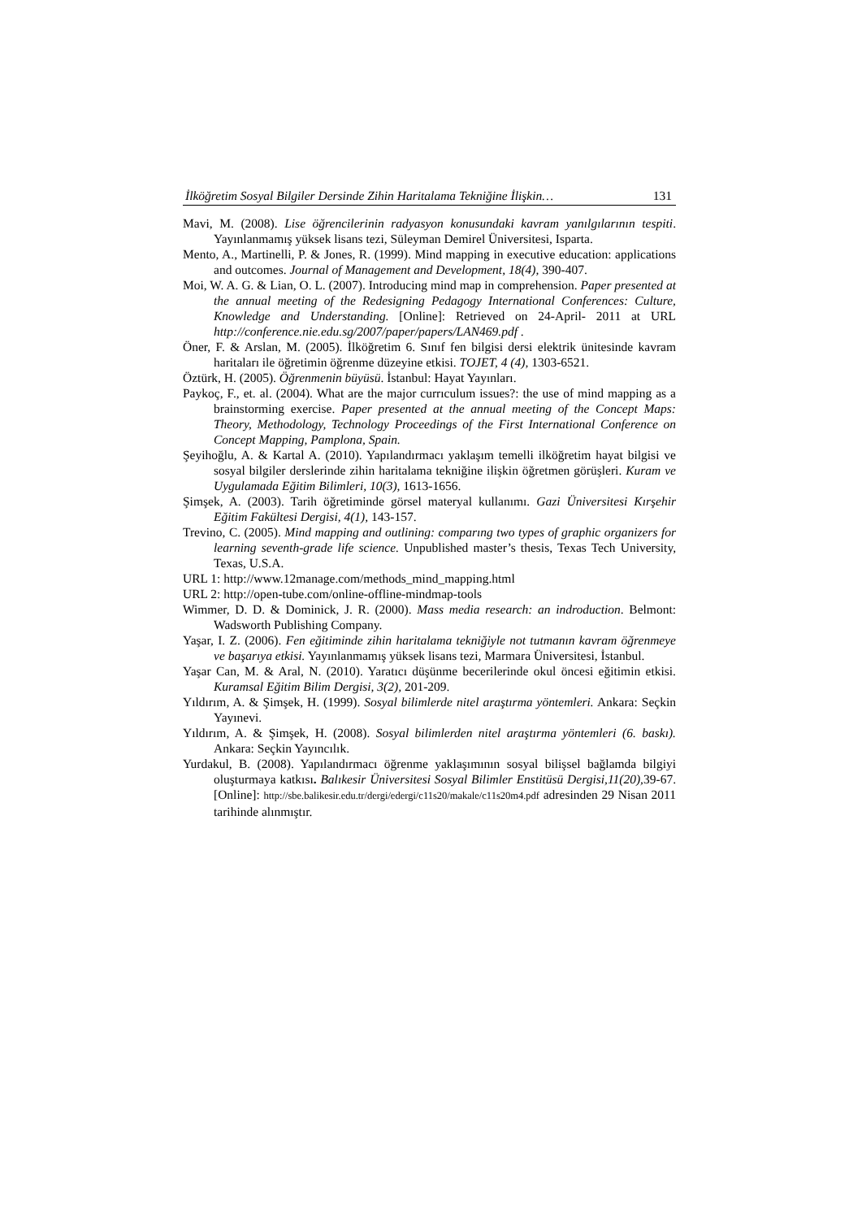İlköğretim Sosyal Bilgiler Dersinde Zihin Haritalama Tekniğine İlişkin… 131
Mavi, M. (2008). Lise öğrencilerinin radyasyon konusundaki kavram yanılgılarının tespiti. Yayınlanmamış yüksek lisans tezi, Süleyman Demirel Üniversitesi, Isparta.
Mento, A., Martinelli, P. & Jones, R. (1999). Mind mapping in executive education: applications and outcomes. Journal of Management and Development, 18(4), 390-407.
Moi, W. A. G. & Lian, O. L. (2007). Introducing mind map in comprehension. Paper presented at the annual meeting of the Redesigning Pedagogy International Conferences: Culture, Knowledge and Understanding. [Online]: Retrieved on 24-April- 2011 at URL http://conference.nie.edu.sg/2007/paper/papers/LAN469.pdf .
Öner, F. & Arslan, M. (2005). İlköğretim 6. Sınıf fen bilgisi dersi elektrik ünitesinde kavram haritaları ile öğretimin öğrenme düzeyine etkisi. TOJET, 4 (4), 1303-6521.
Öztürk, H. (2005). Öğrenmenin büyüsü. İstanbul: Hayat Yayınları.
Paykoç, F., et. al. (2004). What are the major currıculum issues?: the use of mind mapping as a brainstorming exercise. Paper presented at the annual meeting of the Concept Maps: Theory, Methodology, Technology Proceedings of the First International Conference on Concept Mapping, Pamplona, Spain.
Şeyihoğlu, A. & Kartal A. (2010). Yapılandırmacı yaklaşım temelli ilköğretim hayat bilgisi ve sosyal bilgiler derslerinde zihin haritalama tekniğine ilişkin öğretmen görüşleri. Kuram ve Uygulamada Eğitim Bilimleri, 10(3), 1613-1656.
Şimşek, A. (2003). Tarih öğretiminde görsel materyal kullanımı. Gazi Üniversitesi Kırşehir Eğitim Fakültesi Dergisi, 4(1), 143-157.
Trevino, C. (2005). Mind mapping and outlining: comparıng two types of graphic organizers for learning seventh-grade life science. Unpublished master’s thesis, Texas Tech University, Texas, U.S.A.
URL 1: http://www.12manage.com/methods_mind_mapping.html
URL 2: http://open-tube.com/online-offline-mindmap-tools
Wimmer, D. D. & Dominick, J. R. (2000). Mass media research: an indroduction. Belmont: Wadsworth Publishing Company.
Yaşar, I. Z. (2006). Fen eğitiminde zihin haritalama tekniğiyle not tutmanın kavram öğrenmeye ve başarıya etkisi. Yayınlanmamış yüksek lisans tezi, Marmara Üniversitesi, İstanbul.
Yaşar Can, M. & Aral, N. (2010). Yaratıcı düşünme becerilerinde okul öncesi eğitimin etkisi. Kuramsal Eğitim Bilim Dergisi, 3(2), 201-209.
Yıldırım, A. & Şimşek, H. (1999). Sosyal bilimlerde nitel araştırma yöntemleri. Ankara: Seçkin Yayınevi.
Yıldırım, A. & Şimşek, H. (2008). Sosyal bilimlerden nitel araştırma yöntemleri (6. baskı). Ankara: Seçkin Yayıncılık.
Yurdakul, B. (2008). Yapılandırmacı öğrenme yaklaşımının sosyal bilişsel bağlamda bilgiyi oluşturmaya katkısı. Balıkesir Üniversitesi Sosyal Bilimler Enstitüsü Dergisi,11(20), 39-67.[Online]: http://sbe.balikesir.edu.tr/dergi/edergi/c11s20/makale/c11s20m4.pdf adresinden 29 Nisan 2011 tarihinde alınmıştır.